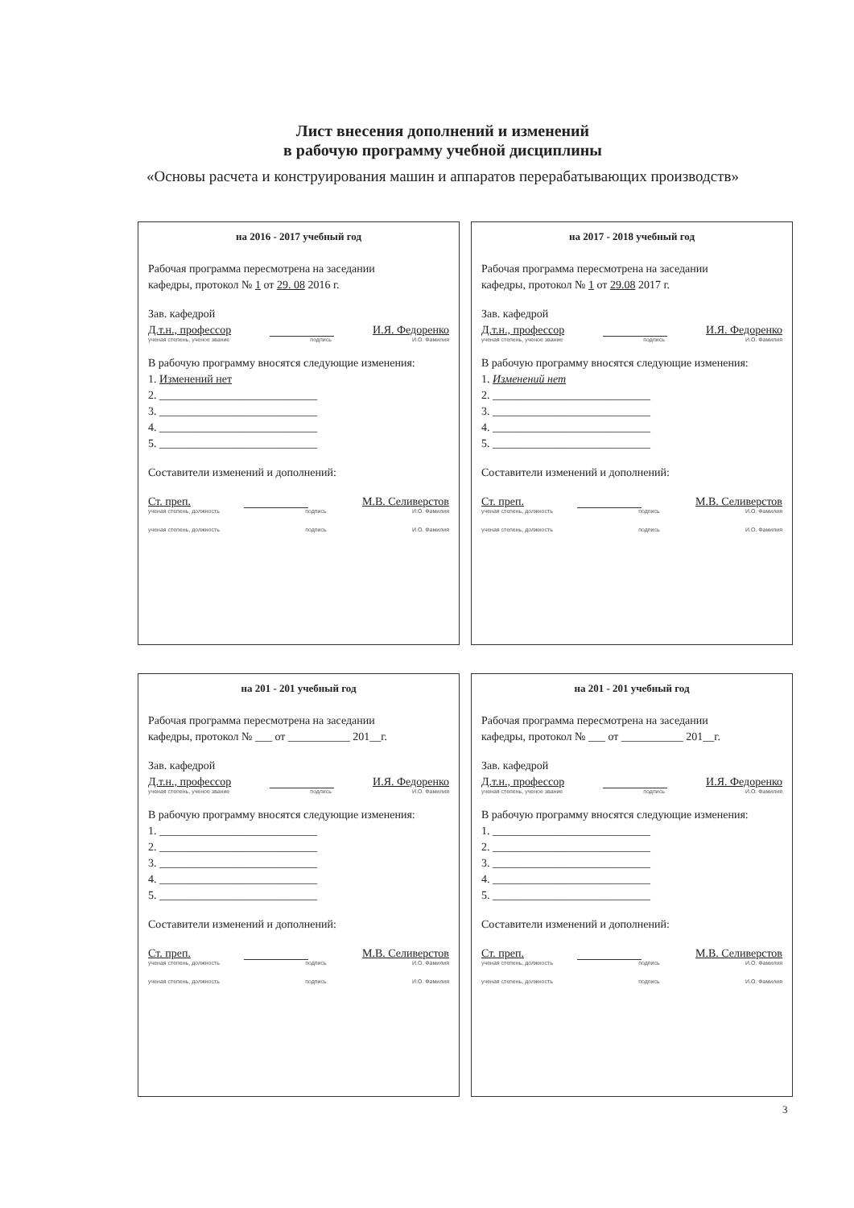Лист внесения дополнений и изменений
в рабочую программу учебной дисциплины
«Основы расчета и конструирования машин и аппаратов перерабатывающих производств»
на 2016 - 2017 учебный год
Рабочая программа пересмотрена на заседании
кафедры, протокол № 1 от 29. 08 2016 г.
Зав. кафедрой
Д.т.н., профессор И.Я. Федоренко
ученая степень, ученое звание подпись И.О. Фамилия
В рабочую программу вносятся следующие изменения:
1. Изменений нет
2. ____________________________
3. ____________________________
4. ____________________________
5. ____________________________
Составители изменений и дополнений:
Ст. преп. М.В. Селиверстов
ученая степень, должность подпись И.О. Фамилия
ученая степень, должность подпись И.О. Фамилия
на 2017 - 2018 учебный год
Рабочая программа пересмотрена на заседании
кафедры, протокол № 1 от 29.08 2017 г.
Зав. кафедрой
Д.т.н., профессор И.Я. Федоренко
ученая степень, ученое звание подпись И.О. Фамилия
В рабочую программу вносятся следующие изменения:
1. Изменений нет
2. ____________________________
3. ____________________________
4. ____________________________
5. ____________________________
Составители изменений и дополнений:
Ст. преп. М.В. Селиверстов
ученая степень, должность подпись И.О. Фамилия
ученая степень, должность подпись И.О. Фамилия
на 201 - 201 учебный год
Рабочая программа пересмотрена на заседании
кафедры, протокол № ___ от ___________ 201__г.
Зав. кафедрой
Д.т.н., профессор И.Я. Федоренко
ученая степень, ученое звание подпись И.О. Фамилия
В рабочую программу вносятся следующие изменения:
1. ____________________________
2. ____________________________
3. ____________________________
4. ____________________________
5. ____________________________
Составители изменений и дополнений:
Ст. преп. М.В. Селиверстов
ученая степень, должность подпись И.О. Фамилия
ученая степень, должность подпись И.О. Фамилия
на 201 - 201 учебный год
Рабочая программа пересмотрена на заседании
кафедры, протокол № ___ от ___________ 201__г.
Зав. кафедрой
Д.т.н., профессор И.Я. Федоренко
ученая степень, ученое звание подпись И.О. Фамилия
В рабочую программу вносятся следующие изменения:
1. ____________________________
2. ____________________________
3. ____________________________
4. ____________________________
5. ____________________________
Составители изменений и дополнений:
Ст. преп. М.В. Селиверстов
ученая степень, должность подпись И.О. Фамилия
ученая степень, должность подпись И.О. Фамилия
3